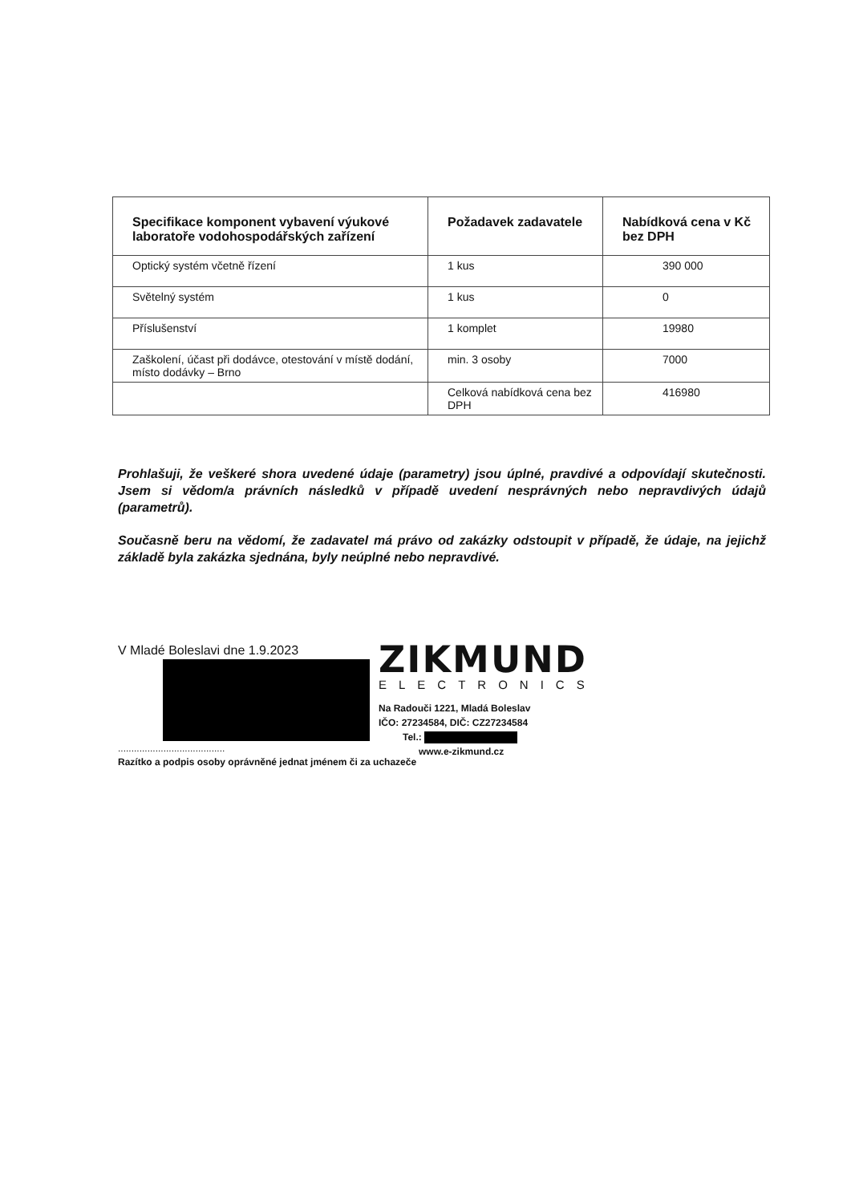| Specifikace komponent vybavení výukové laboratoře vodohospodářských zařízení | Požadavek zadavatele | Nabídková cena v Kč bez DPH |
| --- | --- | --- |
| Optický systém včetně řízení | 1 kus | 390 000 |
| Světelný systém | 1 kus | 0 |
| Příslušenství | 1 komplet | 19980 |
| Zaškolení, účast při dodávce, otestování v místě dodání, místo dodávky – Brno | min. 3 osoby | 7000 |
| | Celková nabídková cena bez DPH | 416980 |
Prohlašuji, že veškeré shora uvedené údaje (parametry) jsou úplné, pravdivé a odpovídají skutečnosti. Jsem si vědom/a právních následků v případě uvedení nesprávných nebo nepravdivých údajů (parametrů).
Současně beru na vědomí, že zadavatel má právo od zakázky odstoupit v případě, že údaje, na jejichž základě byla zakázka sjednána, byly neúplné nebo nepravdivé.
V Mladé Boleslavi dne 1.9.2023
ZIKMUND
ELECTRONICS
Na Radouči 1221, Mladá Boleslav
IČO: 27234584, DIČ: CZ27234584
Tel.:
www.e-zikmund.cz
........................................
Razítko a podpis osoby oprávněné jednat jménem či za uchazeče